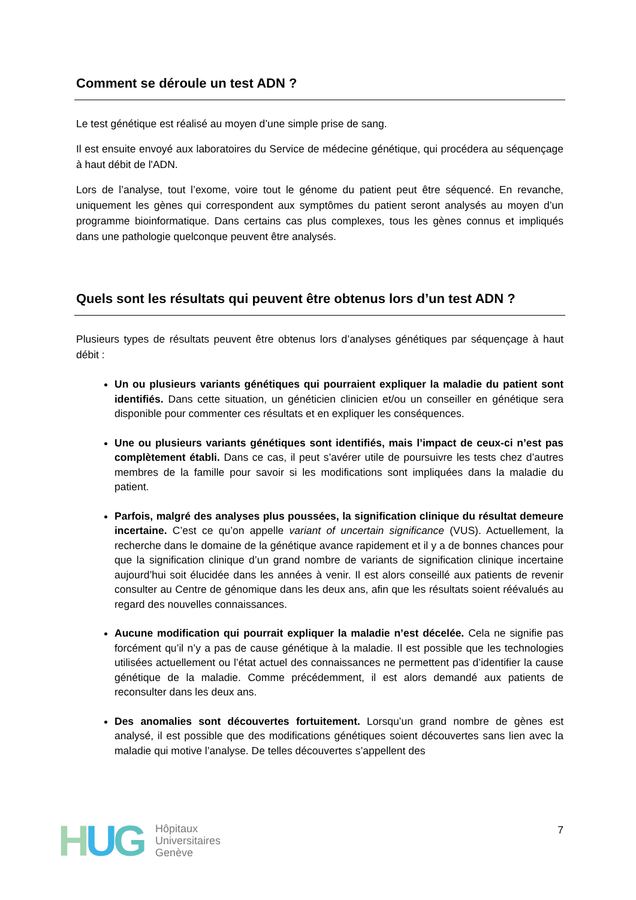Comment se déroule un test ADN ?
Le test génétique est réalisé au moyen d’une simple prise de sang.
Il est ensuite envoyé aux laboratoires du Service de médecine génétique, qui procédera au séquençage à haut débit de l'ADN.
Lors de l’analyse, tout l’exome, voire tout le génome du patient peut être séquencé. En revanche, uniquement les gènes qui correspondent aux symptômes du patient seront analysés au moyen d’un programme bioinformatique. Dans certains cas plus complexes, tous les gènes connus et impliqués dans une pathologie quelconque peuvent être analysés.
Quels sont les résultats qui peuvent être obtenus lors d’un test ADN ?
Plusieurs types de résultats peuvent être obtenus lors d’analyses génétiques par séquençage à haut débit :
Un ou plusieurs variants génétiques qui pourraient expliquer la maladie du patient sont identifiés. Dans cette situation, un généticien clinicien et/ou un conseiller en génétique sera disponible pour commenter ces résultats et en expliquer les conséquences.
Une ou plusieurs variants génétiques sont identifiés, mais l’impact de ceux-ci n’est pas complètement établi. Dans ce cas, il peut s’avérer utile de poursuivre les tests chez d’autres membres de la famille pour savoir si les modifications sont impliquées dans la maladie du patient.
Parfois, malgré des analyses plus poussées, la signification clinique du résultat demeure incertaine. C’est ce qu’on appelle variant of uncertain significance (VUS). Actuellement, la recherche dans le domaine de la génétique avance rapidement et il y a de bonnes chances pour que la signification clinique d’un grand nombre de variants de signification clinique incertaine aujourd’hui soit élucidée dans les années à venir. Il est alors conseillé aux patients de revenir consulter au Centre de génomique dans les deux ans, afin que les résultats soient réévalués au regard des nouvelles connaissances.
Aucune modification qui pourrait expliquer la maladie n’est décelée. Cela ne signifie pas forcément qu’il n’y a pas de cause génétique à la maladie. Il est possible que les technologies utilisées actuellement ou l’état actuel des connaissances ne permettent pas d’identifier la cause génétique de la maladie. Comme précédemment, il est alors demandé aux patients de reconsulter dans les deux ans.
Des anomalies sont découvertes fortuitement. Lorsqu’un grand nombre de gènes est analysé, il est possible que des modifications génétiques soient découvertes sans lien avec la maladie qui motive l’analyse. De telles découvertes s’appellent des
HUG
Hôpitaux
Universitaires
Genève
7